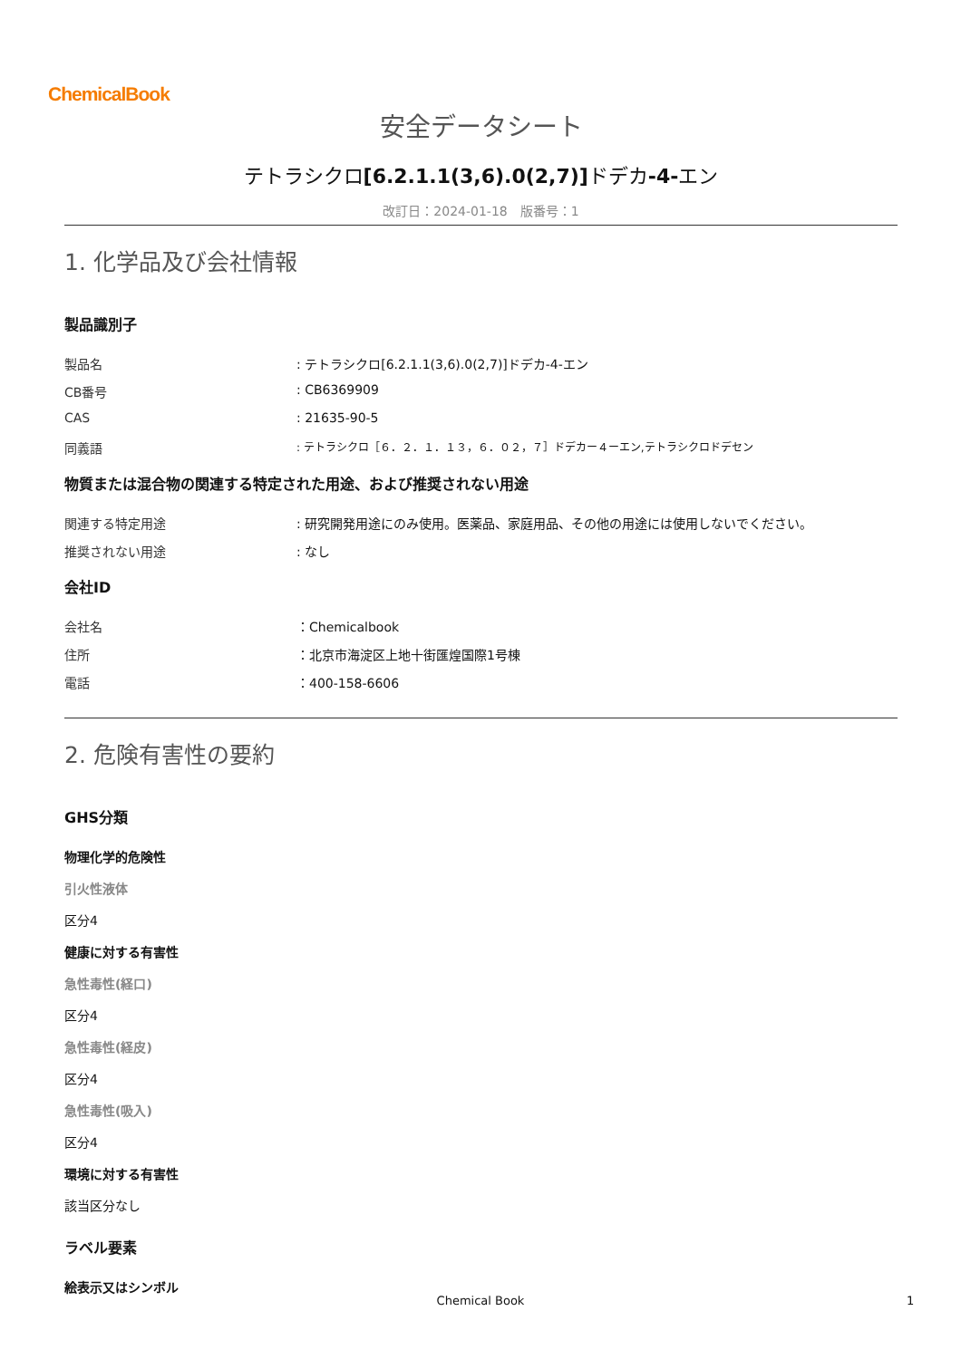ChemicalBook
安全データシート
テトラシクロ[6.2.1.1(3,6).0(2,7)] ドデカ-4-エン
改訂日：2024-01-18　版番号：1
1. 化学品及び会社情報
製品識別子
製品名 : テトラシクロ[6.2.1.1(3,6).0(2,7)]ドデカ-4-エン
CB番号 : CB6369909
CAS : 21635-90-5
同義語
: テトラシクロ［６．２．１．１３，６．０２，７］ドデカー４ーエン,テトラシクロドデセン
物質または混合物の関連する特定された用途、および推奨されない用途
関連する特定用途 : 研究開発用途にのみ使用。医薬品、家庭用品、その他の用途には使用しないでください。
推奨されない用途 : なし
会社ID
会社名 ：Chemicalbook
住所 ：北京市海淀区上地十街匯煌国際1号棟
電話 ：400-158-6606
2. 危険有害性の要約
GHS分類
物理化学的危険性
引火性液体
区分4
健康に対する有害性
急性毒性(経口)
区分4
急性毒性(経皮)
区分4
急性毒性(吸入)
区分4
環境に対する有害性
該当区分なし
ラベル要素
絵表示又はシンボル
Chemical Book 1